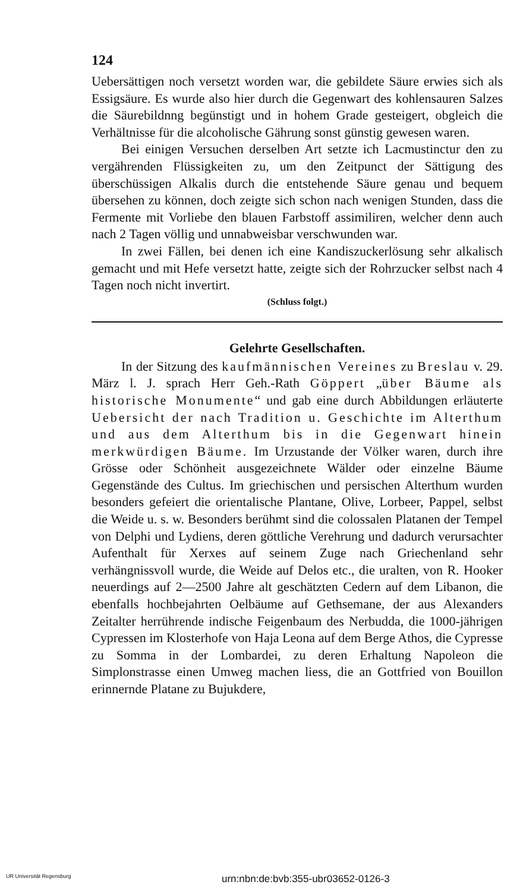124
Uebersättigen noch versetzt worden war, die gebildete Säure erwies sich als Essigsäure. Es wurde also hier durch die Gegenwart des kohlensauren Salzes die Säurebildnng begünstigt und in hohem Grade gesteigert, obgleich die Verhältnisse für die alcoholische Gährung sonst günstig gewesen waren.
Bei einigen Versuchen derselben Art setzte ich Lacmustinctur den zu vergährenden Flüssigkeiten zu, um den Zeitpunct der Sättigung des überschüssigen Alkalis durch die entstehende Säure genau und bequem übersehen zu können, doch zeigte sich schon nach wenigen Stunden, dass die Fermente mit Vorliebe den blauen Farbstoff assimiliren, welcher denn auch nach 2 Tagen völlig und unnabweisbar verschwunden war.
In zwei Fällen, bei denen ich eine Kandiszuckerlösung sehr alkalisch gemacht und mit Hefe versetzt hatte, zeigte sich der Rohrzucker selbst nach 4 Tagen noch nicht invertirt.
(Schluss folgt.)
Gelehrte Gesellschaften.
In der Sitzung des kaufmännischen Vereines zu Breslau v. 29. März l. J. sprach Herr Geh.-Rath Göppert „über Bäume als historische Monumente“ und gab eine durch Abbildungen erläuterte Uebersicht der nach Tradition u. Geschichte im Alterthum und aus dem Alterthum bis in die Gegenwart hinein merkwürdigen Bäume. Im Urzustande der Völker waren, durch ihre Grösse oder Schönheit ausgezeichnete Wälder oder einzelne Bäume Gegenstände des Cultus. Im griechischen und persischen Alterthum wurden besonders gefeiert die orientalische Plantane, Olive, Lorbeer, Pappel, selbst die Weide u. s. w. Besonders berühmt sind die colossalen Platanen der Tempel von Delphi und Lydiens, deren göttliche Verehrung und dadurch verursachter Aufenthalt für Xerxes auf seinem Zuge nach Griechenland sehr verhängnissvoll wurde, die Weide auf Delos etc., die uralten, von R. Hooker neuerdings auf 2—2500 Jahre alt geschätzten Cedern auf dem Libanon, die ebenfalls hochbejahrten Oelbäume auf Gethsemane, der aus Alexanders Zeitalter herrührende indische Feigenbaum des Nerbudda, die 1000-jährigen Cypressen im Klosterhofe von Haja Leona auf dem Berge Athos, die Cypresse zu Somma in der Lombardei, zu deren Erhaltung Napoleon die Simplonstrasse einen Umweg machen liess, die an Gottfried von Bouillon erinnernde Platane zu Bujukdere,
UR Universität Regensburg urn:nbn:de:bvb:355-ubr03652-0126-3